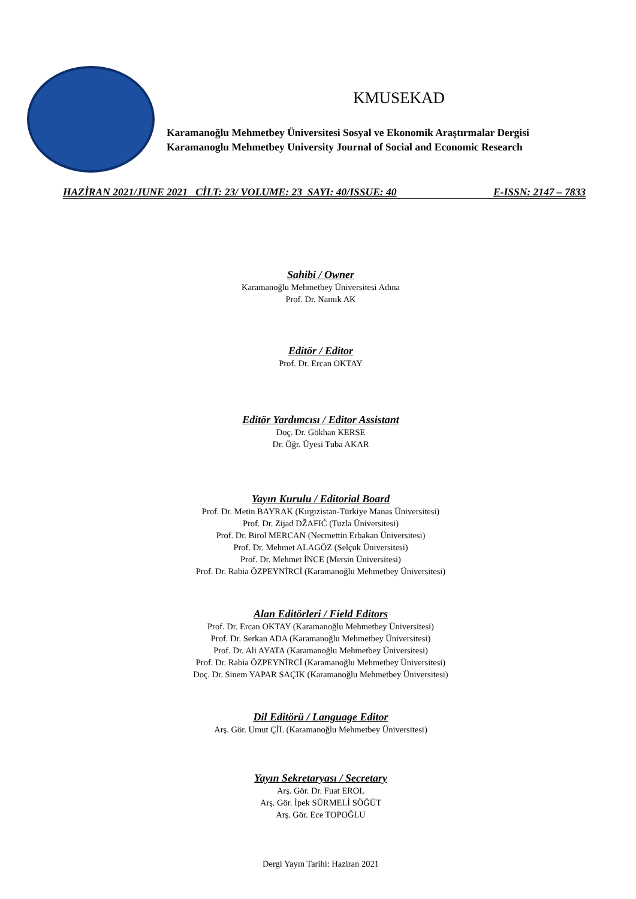KMUSEKAD
Karamanoğlu Mehmetbey Üniversitesi Sosyal ve Ekonomik Araştırmalar Dergisi
Karamanoglu Mehmetbey University Journal of Social and Economic Research
HAZİRAN 2021/JUNE 2021 CİLT: 23/ VOLUME: 23 SAYI: 40/ISSUE: 40 E-ISSN: 2147 – 7833
Sahibi / Owner
Karamanoğlu Mehmetbey Üniversitesi Adına
Prof. Dr. Namık AK
Editör / Editor
Prof. Dr. Ercan OKTAY
Editör Yardımcısı / Editor Assistant
Doç. Dr. Gökhan KERSE
Dr. Öğr. Üyesi Tuba AKAR
Yayın Kurulu / Editorial Board
Prof. Dr. Metin BAYRAK (Kırgızistan-Türkiye Manas Üniversitesi)
Prof. Dr. Zijad DŽAFIĆ (Tuzla Üniversitesi)
Prof. Dr. Birol MERCAN (Necmettin Erbakan Üniversitesi)
Prof. Dr. Mehmet ALAGÖZ (Selçuk Üniversitesi)
Prof. Dr. Mehmet İNCE (Mersin Üniversitesi)
Prof. Dr. Rabia ÖZPEYNİRCİ (Karamanoğlu Mehmetbey Üniversitesi)
Alan Editörleri / Field Editors
Prof. Dr. Ercan OKTAY (Karamanoğlu Mehmetbey Üniversitesi)
Prof. Dr. Serkan ADA (Karamanoğlu Mehmetbey Üniversitesi)
Prof. Dr. Ali AYATA (Karamanoğlu Mehmetbey Üniversitesi)
Prof. Dr. Rabia ÖZPEYNİRCİ (Karamanoğlu Mehmetbey Üniversitesi)
Doç. Dr. Sinem YAPAR SAÇIK (Karamanoğlu Mehmetbey Üniversitesi)
Dil Editörü / Language Editor
Arş. Gör. Umut ÇİL (Karamanoğlu Mehmetbey Üniversitesi)
Yayın Sekretaryası / Secretary
Arş. Gör. Dr. Fuat EROL
Arş. Gör. İpek SÜRMELİ SÖĞÜT
Arş. Gör. Ece TOPOĞLU
Dergi Yayın Tarihi: Haziran 2021